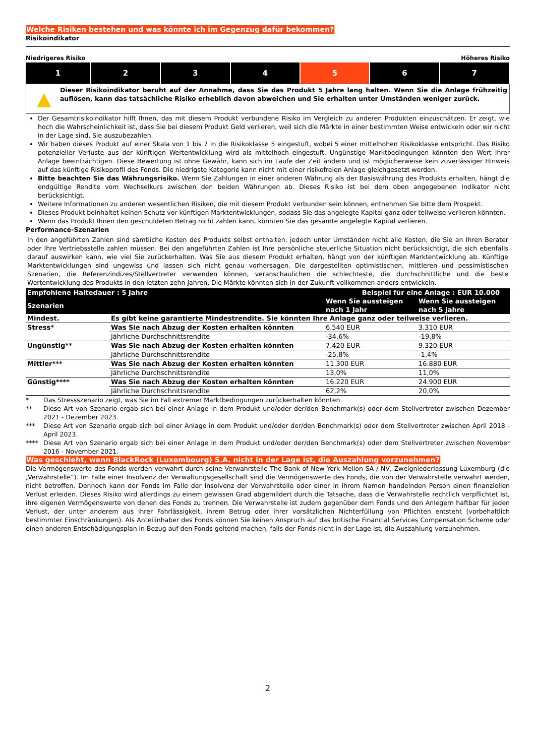Welche Risiken bestehen und was könnte ich im Gegenzug dafür bekommen?
Risikoindikator
Niedrigeres Risiko Höheres Risiko
| 1 | 2 | 3 | 4 | 5 | 6 | 7 |
▲
Dieser Risikoindikator beruht auf der Annahme, dass Sie das Produkt 5 Jahre lang halten. Wenn Sie die Anlage frühzeitig auflösen, kann das tatsächliche Risiko erheblich davon abweichen und Sie erhalten unter Umständen weniger zurück.
Der Gesamtrisikoindikator hilft Ihnen, das mit diesem Produkt verbundene Risiko im Vergleich zu anderen Produkten einzuschätzen. Er zeigt, wie hoch die Wahrscheinlichkeit ist, dass Sie bei diesem Produkt Geld verlieren, weil sich die Märkte in einer bestimmten Weise entwickeln oder wir nicht in der Lage sind, Sie auszubezahlen.
Wir haben dieses Produkt auf einer Skala von 1 bis 7 in die Risikoklasse 5 eingestuft, wobei 5 einer mittelhohen Risikoklasse entspricht. Das Risiko potenzieller Verluste aus der künftigen Wertentwicklung wird als mittelhoch eingestuft. Ungünstige Marktbedingungen könnten den Wert Ihrer Anlage beeinträchtigen. Diese Bewertung ist ohne Gewähr, kann sich im Laufe der Zeit ändern und ist möglicherweise kein zuverlässiger Hinweis auf das künftige Risikoprofil des Fonds. Die niedrigste Kategorie kann nicht mit einer risikofreien Anlage gleichgesetzt werden.
Bitte beachten Sie das Währungsrisiko. Wenn Sie Zahlungen in einer anderen Währung als der Basiswährung des Produkts erhalten, hängt die endgültige Rendite vom Wechselkurs zwischen den beiden Währungen ab. Dieses Risiko ist bei dem oben angegebenen Indikator nicht berücksichtigt.
Weitere Informationen zu anderen wesentlichen Risiken, die mit diesem Produkt verbunden sein können, entnehmen Sie bitte dem Prospekt.
Dieses Produkt beinhaltet keinen Schutz vor künftigen Marktentwicklungen, sodass Sie das angelegte Kapital ganz oder teilweise verlieren könnten.
Wenn das Produkt Ihnen den geschuldeten Betrag nicht zahlen kann, könnten Sie das gesamte angelegte Kapital verlieren.
Performance-Szenarien
In den angeführten Zahlen sind sämtliche Kosten des Produkts selbst enthalten, jedoch unter Umständen nicht alle Kosten, die Sie an Ihren Berater oder Ihre Vertriebsstelle zahlen müssen. Bei den angeführten Zahlen ist Ihre persönliche steuerliche Situation nicht berücksichtigt, die sich ebenfalls darauf auswirken kann, wie viel Sie zurückerhalten. Was Sie aus diesem Produkt erhalten, hängt von der künftigen Marktentwicklung ab. Künftige Marktentwicklungen sind ungewiss und lassen sich nicht genau vorhersagen. Die dargestellten optimistischen, mittleren und pessimistischen Szenarien, die Referenzindizes/Stellvertreter verwenden können, veranschaulichen die schlechteste, die durchschnittliche und die beste Wertentwicklung des Produkts in den letzten zehn Jahren. Die Märkte könnten sich in der Zukunft vollkommen anders entwickeln.
| Empfohlene Haltedauer : 5 Jahre | | Beispiel für eine Anlage : EUR 10.000 | |
| --- | --- | --- | --- |
| Szenarien | | Wenn Sie aussteigen nach 1 Jahr | Wenn Sie aussteigen nach 5 Jahre |
| Mindest. | Es gibt keine garantierte Mindestrendite. Sie könnten Ihre Anlage ganz oder teilweise verlieren. | | |
| Stress* | Was Sie nach Abzug der Kosten erhalten könnten | 6.540 EUR | 3.310 EUR |
| | Jährliche Durchschnittsrendite | -34,6% | -19,8% |
| Ungünstig** | Was Sie nach Abzug der Kosten erhalten könnten | 7.420 EUR | 9.320 EUR |
| | Jährliche Durchschnittsrendite | -25,8% | -1,4% |
| Mittler*** | Was Sie nach Abzug der Kosten erhalten könnten | 11.300 EUR | 16.880 EUR |
| | Jährliche Durchschnittsrendite | 13,0% | 11,0% |
| Günstig**** | Was Sie nach Abzug der Kosten erhalten könnten | 16.220 EUR | 24.900 EUR |
| | Jährliche Durchschnittsrendite | 62,2% | 20,0% |
* Das Stressszenario zeigt, was Sie im Fall extremer Marktbedingungen zurückerhalten könnten.
** Diese Art von Szenario ergab sich bei einer Anlage in dem Produkt und/oder der/den Benchmark(s) oder dem Stellvertreter zwischen Dezember 2021 - Dezember 2023.
*** Diese Art von Szenario ergab sich bei einer Anlage in dem Produkt und/oder der/den Benchmark(s) oder dem Stellvertreter zwischen April 2018 - April 2023.
**** Diese Art von Szenario ergab sich bei einer Anlage in dem Produkt und/oder der/den Benchmark(s) oder dem Stellvertreter zwischen November 2016 - November 2021.
Was geschieht, wenn BlackRock (Luxembourg) S.A. nicht in der Lage ist, die Auszahlung vorzunehmen?
Die Vermögenswerte des Fonds werden verwahrt durch seine Verwahrstelle The Bank of New York Mellon SA / NV, Zweigniederlassung Luxemburg (die „Verwahrstelle“). Im Falle einer Insolvenz der Verwaltungsgesellschaft sind die Vermögenswerte des Fonds, die von der Verwahrstelle verwahrt werden, nicht betroffen. Dennoch kann der Fonds im Falle der Insolvenz der Verwahrstelle oder einer in ihrem Namen handelnden Person einen finanziellen Verlust erleiden. Dieses Risiko wird allerdings zu einem gewissen Grad abgemildert durch die Tatsache, dass die Verwahrstelle rechtlich verpflichtet ist, ihre eigenen Vermögenswerte von denen des Fonds zu trennen. Die Verwahrstelle ist zudem gegenüber dem Fonds und den Anlegern haftbar für jeden Verlust, der unter anderem aus ihrer Fahrlässigkeit, ihrem Betrug oder ihrer vorsätzlichen Nichterfüllung von Pflichten entsteht (vorbehaltlich bestimmter Einschränkungen). Als Anteilinhaber des Fonds können Sie keinen Anspruch auf das britische Financial Services Compensation Scheme oder einen anderen Entschädigungsplan in Bezug auf den Fonds geltend machen, falls der Fonds nicht in der Lage ist, die Auszahlung vorzunehmen.
2